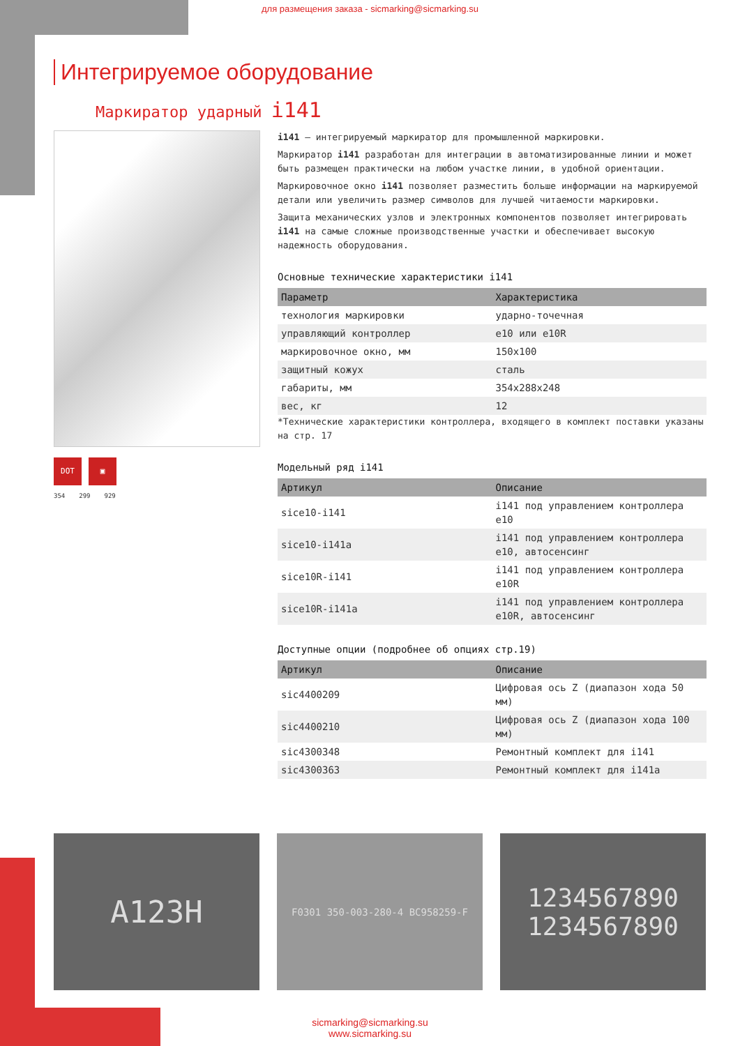для размещения заказа - sicmarking@sicmarking.su
Интегрируемое оборудование
Маркиратор ударный i141
DOT ▣
354 299 929
i141 – интегрируемый маркиратор для промышленной маркировки.
Маркиратор i141 разработан для интеграции в автоматизированные линии и может быть размещен практически на любом участке линии, в удобной ориентации.
Маркировочное окно i141 позволяет разместить больше информации на маркируемой детали или увеличить размер символов для лучшей читаемости маркировки.
Защита механических узлов и электронных компонентов позволяет интегрировать i141 на самые сложные производственные участки и обеспечивает высокую надежность оборудования.
Основные технические характеристики i141
| Параметр | Характеристика |
| --- | --- |
| технология маркировки | ударно-точечная |
| управляющий контроллер | e10 или e10R |
| маркировочное окно, мм | 150x100 |
| защитный кожух | сталь |
| габариты, мм | 354x288x248 |
| вес, кг | 12 |
*Технические характеристики контроллера, входящего в комплект поставки указаны на стр. 17
Модельный ряд i141
| Артикул | Описание |
| --- | --- |
| sice10-i141 | i141 под управлением контроллера e10 |
| sice10-i141a | i141 под управлением контроллера e10, автосенсинг |
| sice10R-i141 | i141 под управлением контроллера e10R |
| sice10R-i141a | i141 под управлением контроллера e10R, автосенсинг |
Доступные опции (подробнее об опциях стр.19)
| Артикул | Описание |
| --- | --- |
| sic4400209 | Цифровая ось Z (диапазон хода 50 мм) |
| sic4400210 | Цифровая ось Z (диапазон хода 100 мм) |
| sic4300348 | Ремонтный комплект для i141 |
| sic4300363 | Ремонтный комплект для i141a |
A123H
F0301 350-003-280-4 BC958259-F
1234567890
1234567890
sicmarking@sicmarking.su
www.sicmarking.su